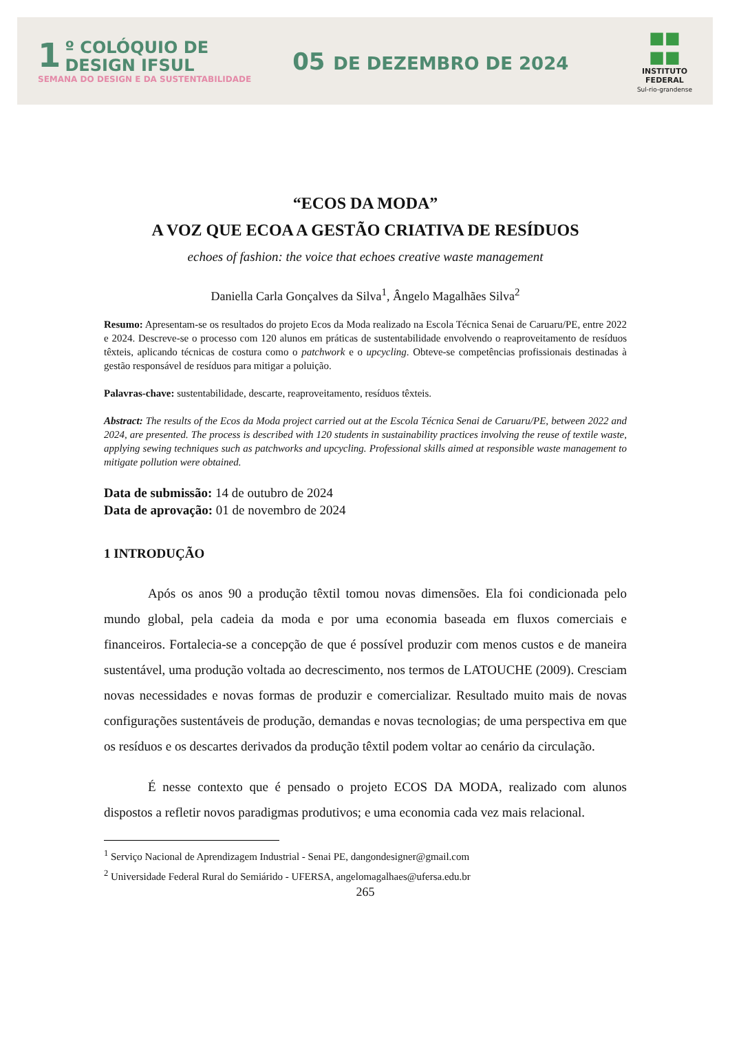1
º COLÓQUIO DE
DESIGN IFSUL
SEMANA DO DESIGN E DA SUSTENTABILIDADE
05 DE DEZEMBRO DE 2024
■■
■■
INSTITUTO
FEDERAL
Sul-rio-grandense
“ECOS DA MODA”
A VOZ QUE ECOA A GESTÃO CRIATIVA DE RESÍDUOS
echoes of fashion: the voice that echoes creative waste management
Daniella Carla Gonçalves da Silva<sup>1</sup>, Ângelo Magalhães Silva<sup>2</sup>
Resumo: Apresentam-se os resultados do projeto Ecos da Moda realizado na Escola Técnica Senai de Caruaru/PE, entre 2022 e 2024. Descreve-se o processo com 120 alunos em práticas de sustentabilidade envolvendo o reaproveitamento de resíduos têxteis, aplicando técnicas de costura como o patchwork e o upcycling. Obteve-se competências profissionais destinadas à gestão responsável de resíduos para mitigar a poluição.
Palavras-chave: sustentabilidade, descarte, reaproveitamento, resíduos têxteis.
Abstract: The results of the Ecos da Moda project carried out at the Escola Técnica Senai de Caruaru/PE, between 2022 and 2024, are presented. The process is described with 120 students in sustainability practices involving the reuse of textile waste, applying sewing techniques such as patchworks and upcycling. Professional skills aimed at responsible waste management to mitigate pollution were obtained.
Data de submissão: 14 de outubro de 2024
Data de aprovação: 01 de novembro de 2024
1 INTRODUÇÃO
Após os anos 90 a produção têxtil tomou novas dimensões. Ela foi condicionada pelo mundo global, pela cadeia da moda e por uma economia baseada em fluxos comerciais e financeiros. Fortalecia-se a concepção de que é possível produzir com menos custos e de maneira sustentável, uma produção voltada ao decrescimento, nos termos de LATOUCHE (2009). Cresciam novas necessidades e novas formas de produzir e comercializar. Resultado muito mais de novas configurações sustentáveis de produção, demandas e novas tecnologias; de uma perspectiva em que os resíduos e os descartes derivados da produção têxtil podem voltar ao cenário da circulação.
É nesse contexto que é pensado o projeto ECOS DA MODA, realizado com alunos dispostos a refletir novos paradigmas produtivos; e uma economia cada vez mais relacional.
<sup>1</sup> Serviço Nacional de Aprendizagem Industrial - Senai PE, dangondesigner@gmail.com
<sup>2</sup> Universidade Federal Rural do Semiárido - UFERSA, angelomagalhaes@ufersa.edu.br
265